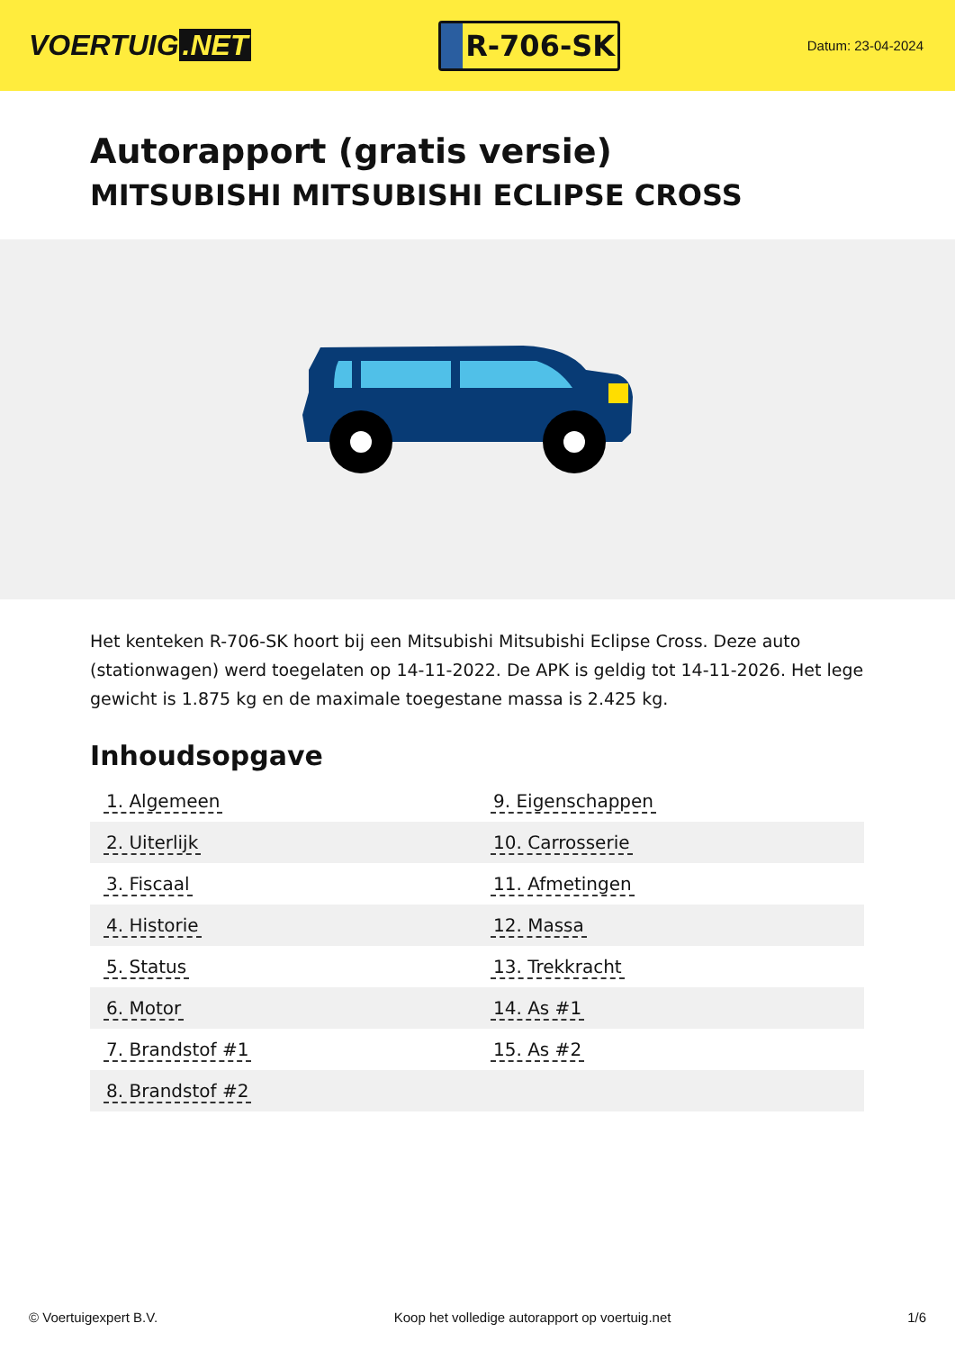VOERTUIG.NET
R-706-SK
Datum: 23-04-2024
Autorapport (gratis versie)
MITSUBISHI MITSUBISHI ECLIPSE CROSS
Het kenteken R-706-SK hoort bij een Mitsubishi Mitsubishi Eclipse Cross. Deze auto (stationwagen) werd toegelaten op 14-11-2022. De APK is geldig tot 14-11-2026. Het lege gewicht is 1.875 kg en de maximale toegestane massa is 2.425 kg.
Inhoudsopgave
| 1. Algemeen | 9. Eigenschappen |
| 2. Uiterlijk | 10. Carrosserie |
| 3. Fiscaal | 11. Afmetingen |
| 4. Historie | 12. Massa |
| 5. Status | 13. Trekkracht |
| 6. Motor | 14. As #1 |
| 7. Brandstof #1 | 15. As #2 |
| 8. Brandstof #2 | |
© Voertuigexpert B.V. Koop het volledige autorapport op voertuig.net
1/6